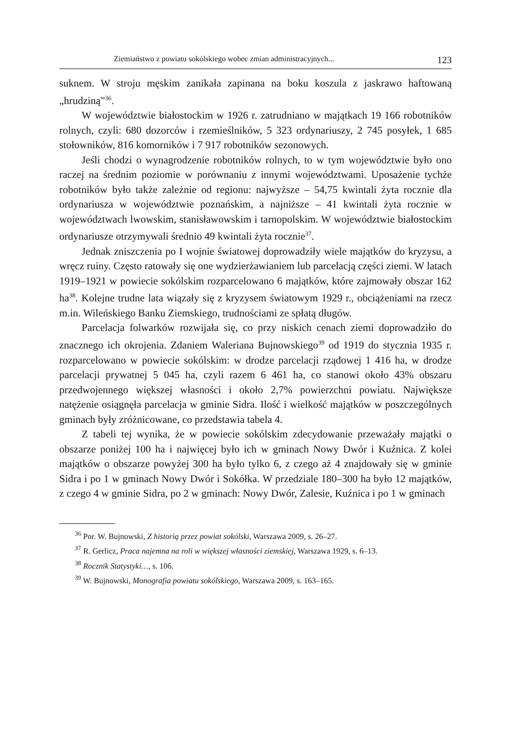Ziemiaństwo z powiatu sokólskiego wobec zmian administracyjnych... 123
suknem. W stroju męskim zanikała zapinana na boku koszula z jaskrawo haftowaną „hrudziną”<sup>36</sup>.
W województwie białostockim w 1926 r. zatrudniano w majątkach 19 166 robotników rolnych, czyli: 680 dozorców i rzemieślników, 5 323 ordynariuszy, 2 745 posyłek, 1 685 stołowników, 816 komorników i 7 917 robotników sezonowych.
Jeśli chodzi o wynagrodzenie robotników rolnych, to w tym województwie było ono raczej na średnim poziomie w porównaniu z innymi województwami. Uposażenie tychże robotników było także zależnie od regionu: najwyższe – 54,75 kwintali żyta rocznie dla ordynariusza w województwie poznańskim, a najniższe – 41 kwintali żyta rocznie w województwach lwowskim, stanisławowskim i tarnopolskim. W województwie białostockim ordynariusze otrzymywali średnio 49 kwintali żyta rocznie<sup>37</sup>.
Jednak zniszczenia po I wojnie światowej doprowadziły wiele majątków do kryzysu, a wręcz ruiny. Często ratowały się one wydzierżawianiem lub parcelacją części ziemi. W latach 1919–1921 w powiecie sokólskim rozparcelowano 6 majątków, które zajmowały obszar 162 ha<sup>38</sup>. Kolejne trudne lata wiązały się z kryzysem światowym 1929 r., obciążeniami na rzecz m.in. Wileńskiego Banku Ziemskiego, trudnościami ze spłatą długów.
Parcelacja folwarków rozwijała się, co przy niskich cenach ziemi doprowadziło do znacznego ich okrojenia. Zdaniem Waleriana Bujnowskiego<sup>39</sup> od 1919 do stycznia 1935 r. rozparcelowano w powiecie sokólskim: w drodze parcelacji rządowej 1 416 ha, w drodze parcelacji prywatnej 5 045 ha, czyli razem 6 461 ha, co stanowi około 43% obszaru przedwojennego większej własności i około 2,7% powierzchni powiatu. Największe natężenie osiągnęła parcelacja w gminie Sidra. Ilość i wielkość majątków w poszczególnych gminach były zróżnicowane, co przedstawia tabela 4.
Z tabeli tej wynika, że w powiecie sokólskim zdecydowanie przeważały majątki o obszarze poniżej 100 ha i najwięcej było ich w gminach Nowy Dwór i Kuźnica. Z kolei majątków o obszarze powyżej 300 ha było tylko 6, z czego aż 4 znajdowały się w gminie Sidra i po 1 w gminach Nowy Dwór i Sokółka. W przedziale 180–300 ha było 12 majątków, z czego 4 w gminie Sidra, po 2 w gminach: Nowy Dwór, Zalesie, Kuźnica i po 1 w gminach
<sup>36</sup> Por. W. Bujnowski, Z historią przez powiat sokólski, Warszawa 2009, s. 26–27.
<sup>37</sup> R. Gerlicz, Praca najemna na roli w większej własności ziemskiej, Warszawa 1929, s. 6–13.
<sup>38</sup> Rocznik Statystyki…, s. 106.
<sup>39</sup> W. Bujnowski, Monografia powiatu sokólskiego, Warszawa 2009, s. 163–165.